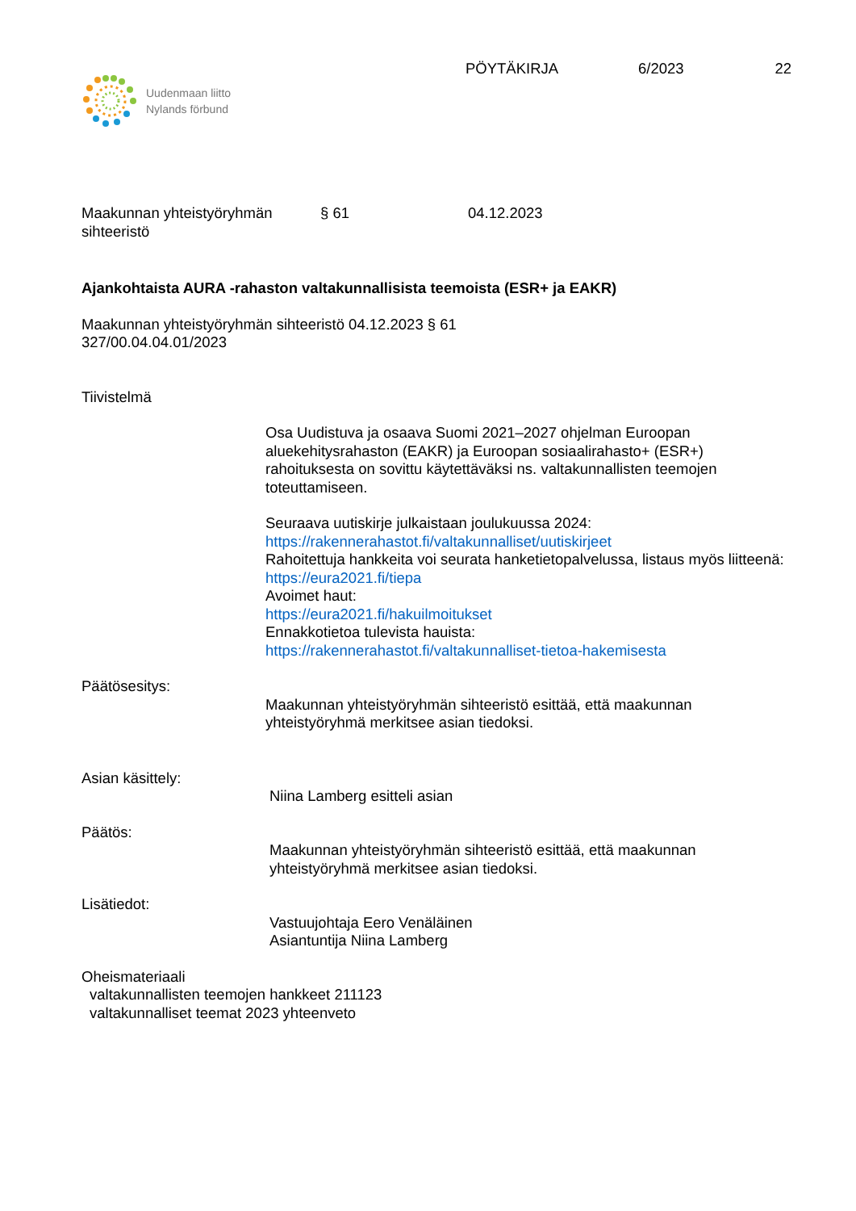Uudenmaan liitto
Nylands förbund
PÖYTÄKIRJA 6/2023 22
Maakunnan yhteistyöryhmän
sihteeristö
§ 61 04.12.2023
Ajankohtaista AURA -rahaston valtakunnallisista teemoista (ESR+ ja EAKR)
Maakunnan yhteistyöryhmän sihteeristö 04.12.2023 § 61
327/00.04.04.01/2023
Tiivistelmä
Osa Uudistuva ja osaava Suomi 2021–2027 ohjelman Euroopan aluekehitysrahaston (EAKR) ja Euroopan sosiaalirahasto+ (ESR+) rahoituksesta on sovittu käytettäväksi ns. valtakunnallisten teemojen toteuttamiseen.
Seuraava uutiskirje julkaistaan joulukuussa 2024:
https://rakennerahastot.fi/valtakunnalliset/uutiskirjeet
Rahoitettuja hankkeita voi seurata hanketietopalvelussa, listaus myös liitteenä:
https://eura2021.fi/tiepa
Avoimet haut:
https://eura2021.fi/hakuilmoitukset
Ennakkotietoa tulevista hauista:
https://rakennerahastot.fi/valtakunnalliset-tietoa-hakemisesta
Päätösesitys:
Maakunnan yhteistyöryhmän sihteeristö esittää, että maakunnan yhteistyöryhmä merkitsee asian tiedoksi.
Asian käsittely:
Niina Lamberg esitteli asian
Päätös:
Maakunnan yhteistyöryhmän sihteeristö esittää, että maakunnan yhteistyöryhmä merkitsee asian tiedoksi.
Lisätiedot:
Vastuujohtaja Eero Venäläinen
Asiantuntija Niina Lamberg
Oheismateriaali
valtakunnallisten teemojen hankkeet 211123
valtakunnalliset teemat 2023 yhteenveto